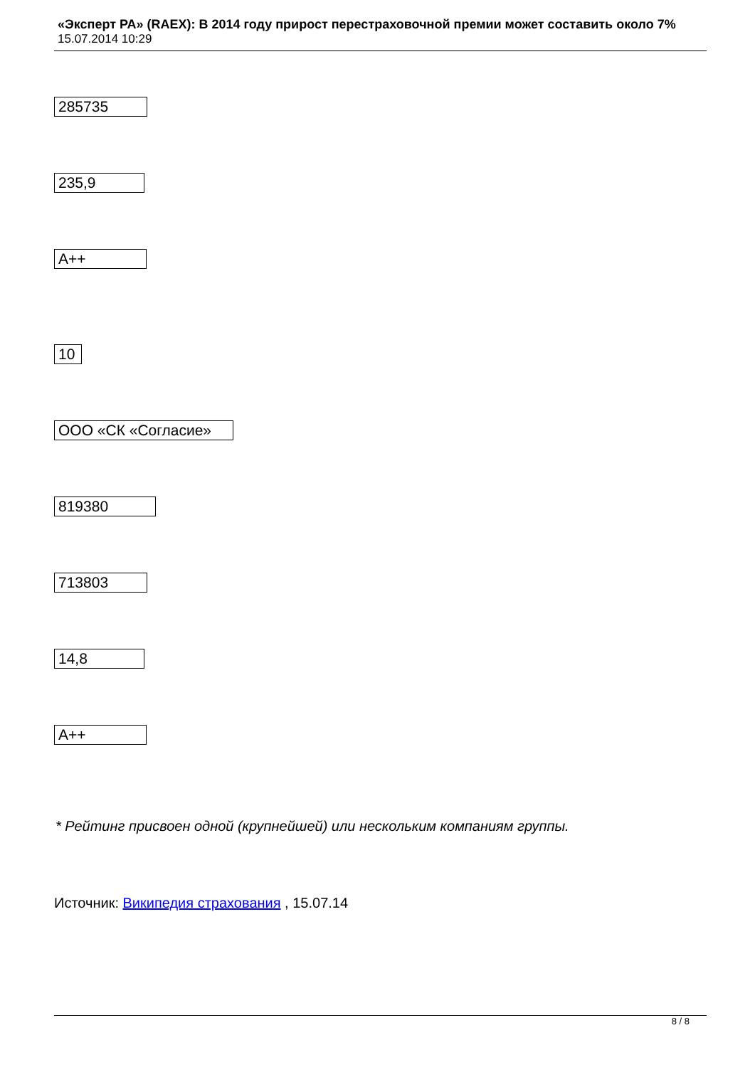«Эксперт РА» (RAEX): В 2014 году прирост перестраховочной премии может составить около 7%
15.07.2014 10:29
| 285735 235,9 A++ 10 ООО «СК «Согласие» 819380 713803 14,8 A++ |
* Рейтинг присвоен одной (крупнейшей) или нескольким компаниям группы.
Источник: Википедия страхования , 15.07.14
8 / 8